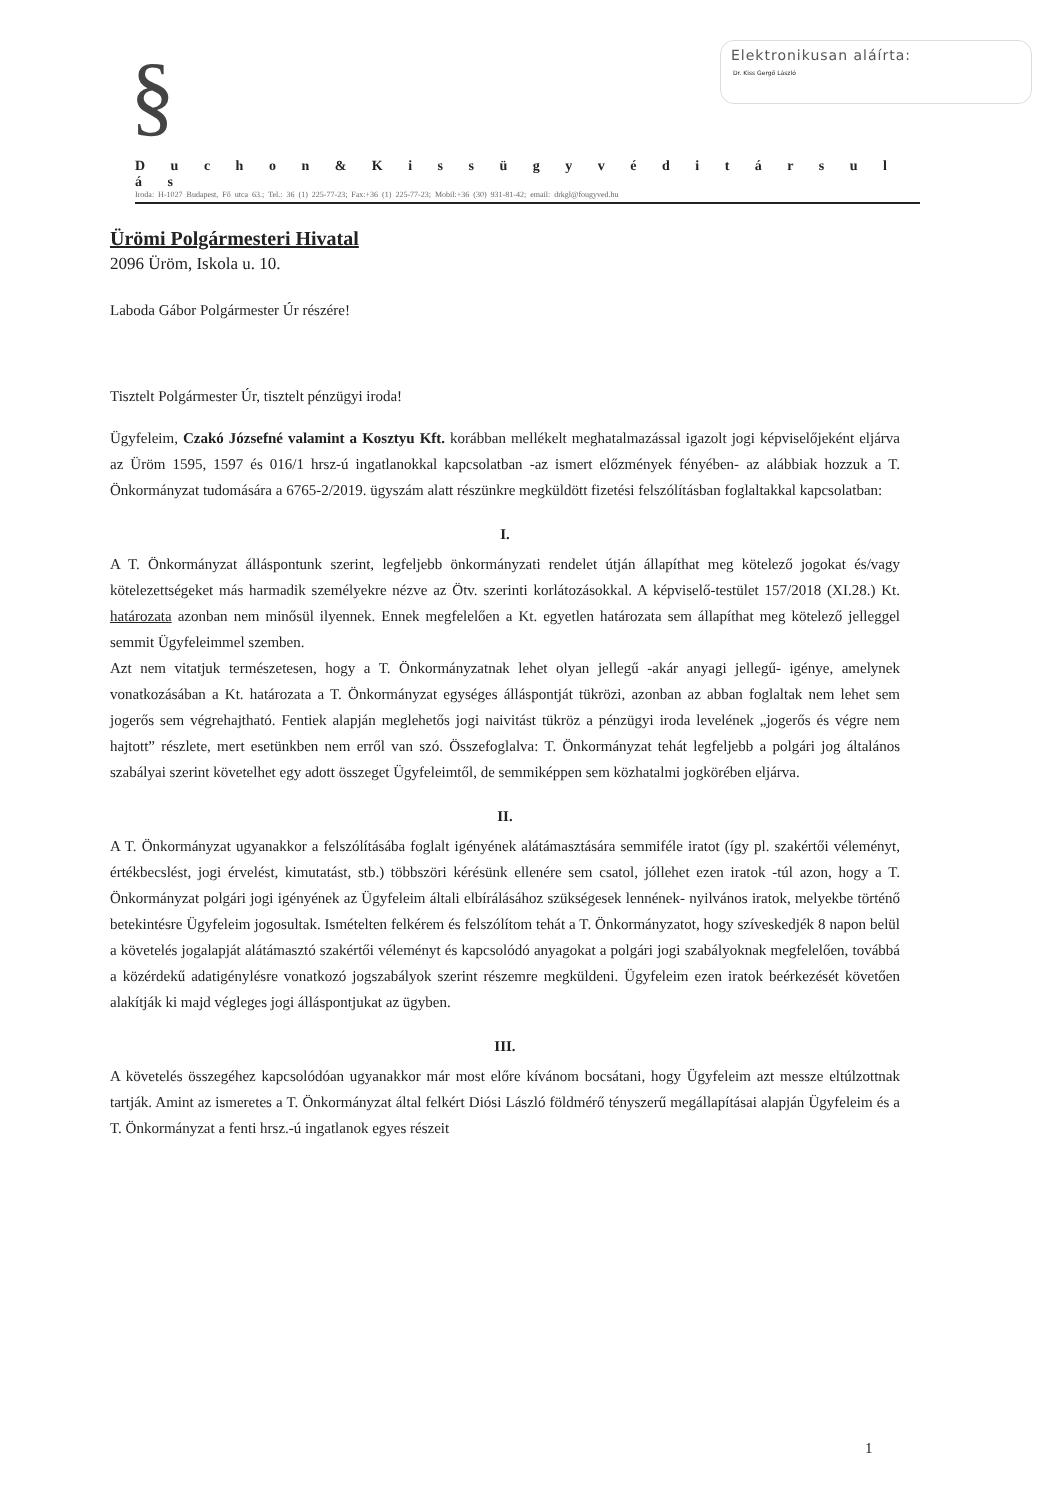§
Elektronikusan aláírta:
Dr. Kiss Gergő László
D u c h o n & K i s s ü g y v é d i t á r s u l á s
Iroda: H-1027 Budapest, Fő utca 63.; Tel.: 36 (1) 225-77-23; Fax:+36 (1) 225-77-23; Mobil:+36 (30) 931-81-42; email: drkgl@fougyved.hu
Ürömi Polgármesteri Hivatal
2096 Üröm, Iskola u. 10.
Laboda Gábor Polgármester Úr részére!
Tisztelt Polgármester Úr, tisztelt pénzügyi iroda!
Ügyfeleim, Czakó Józsefné valamint a Kosztyu Kft. korábban mellékelt meghatalmazással igazolt jogi képviselőjeként eljárva az Üröm 1595, 1597 és 016/1 hrsz-ú ingatlanokkal kapcsolatban -az ismert előzmények fényében- az alábbiak hozzuk a T. Önkormányzat tudomására a 6765-2/2019. ügyszám alatt részünkre megküldött fizetési felszólításban foglaltakkal kapcsolatban:
I.
A T. Önkormányzat álláspontunk szerint, legfeljebb önkormányzati rendelet útján állapíthat meg kötelező jogokat és/vagy kötelezettségeket más harmadik személyekre nézve az Ötv. szerinti korlátozásokkal. A képviselő-testület 157/2018 (XI.28.) Kt. határozata azonban nem minősül ilyennek. Ennek megfelelően a Kt. egyetlen határozata sem állapíthat meg kötelező jelleggel semmit Ügyfeleimmel szemben.
Azt nem vitatjuk természetesen, hogy a T. Önkormányzatnak lehet olyan jellegű -akár anyagi jellegű- igénye, amelynek vonatkozásában a Kt. határozata a T. Önkormányzat egységes álláspontját tükrözi, azonban az abban foglaltak nem lehet sem jogerős sem végrehajtható. Fentiek alapján meglehetős jogi naivitást tükröz a pénzügyi iroda levelének „jogerős és végre nem hajtott” részlete, mert esetünkben nem erről van szó. Összefoglalva: T. Önkormányzat tehát legfeljebb a polgári jog általános szabályai szerint követelhet egy adott összeget Ügyfeleimtől, de semmiképpen sem közhatalmi jogkörében eljárva.
II.
A T. Önkormányzat ugyanakkor a felszólításába foglalt igényének alátámasztására semmiféle iratot (így pl. szakértői véleményt, értékbecslést, jogi érvelést, kimutatást, stb.) többszöri kérésünk ellenére sem csatol, jóllehet ezen iratok -túl azon, hogy a T. Önkormányzat polgári jogi igényének az Ügyfeleim általi elbírálásához szükségesek lennének- nyilvános iratok, melyekbe történő betekintésre Ügyfeleim jogosultak. Ismételten felkérem és felszólítom tehát a T. Önkormányzatot, hogy szíveskedjék 8 napon belül a követelés jogalapját alátámasztó szakértői véleményt és kapcsolódó anyagokat a polgári jogi szabályoknak megfelelően, továbbá a közérdekű adatigénylésre vonatkozó jogszabályok szerint részemre megküldeni. Ügyfeleim ezen iratok beérkezését követően alakítják ki majd végleges jogi álláspontjukat az ügyben.
III.
A követelés összegéhez kapcsolódóan ugyanakkor már most előre kívánom bocsátani, hogy Ügyfeleim azt messze eltúlzottnak tartják. Amint az ismeretes a T. Önkormányzat által felkért Diósi László földmérő tényszerű megállapításai alapján Ügyfeleim és a T. Önkormányzat a fenti hrsz.-ú ingatlanok egyes részeit
1